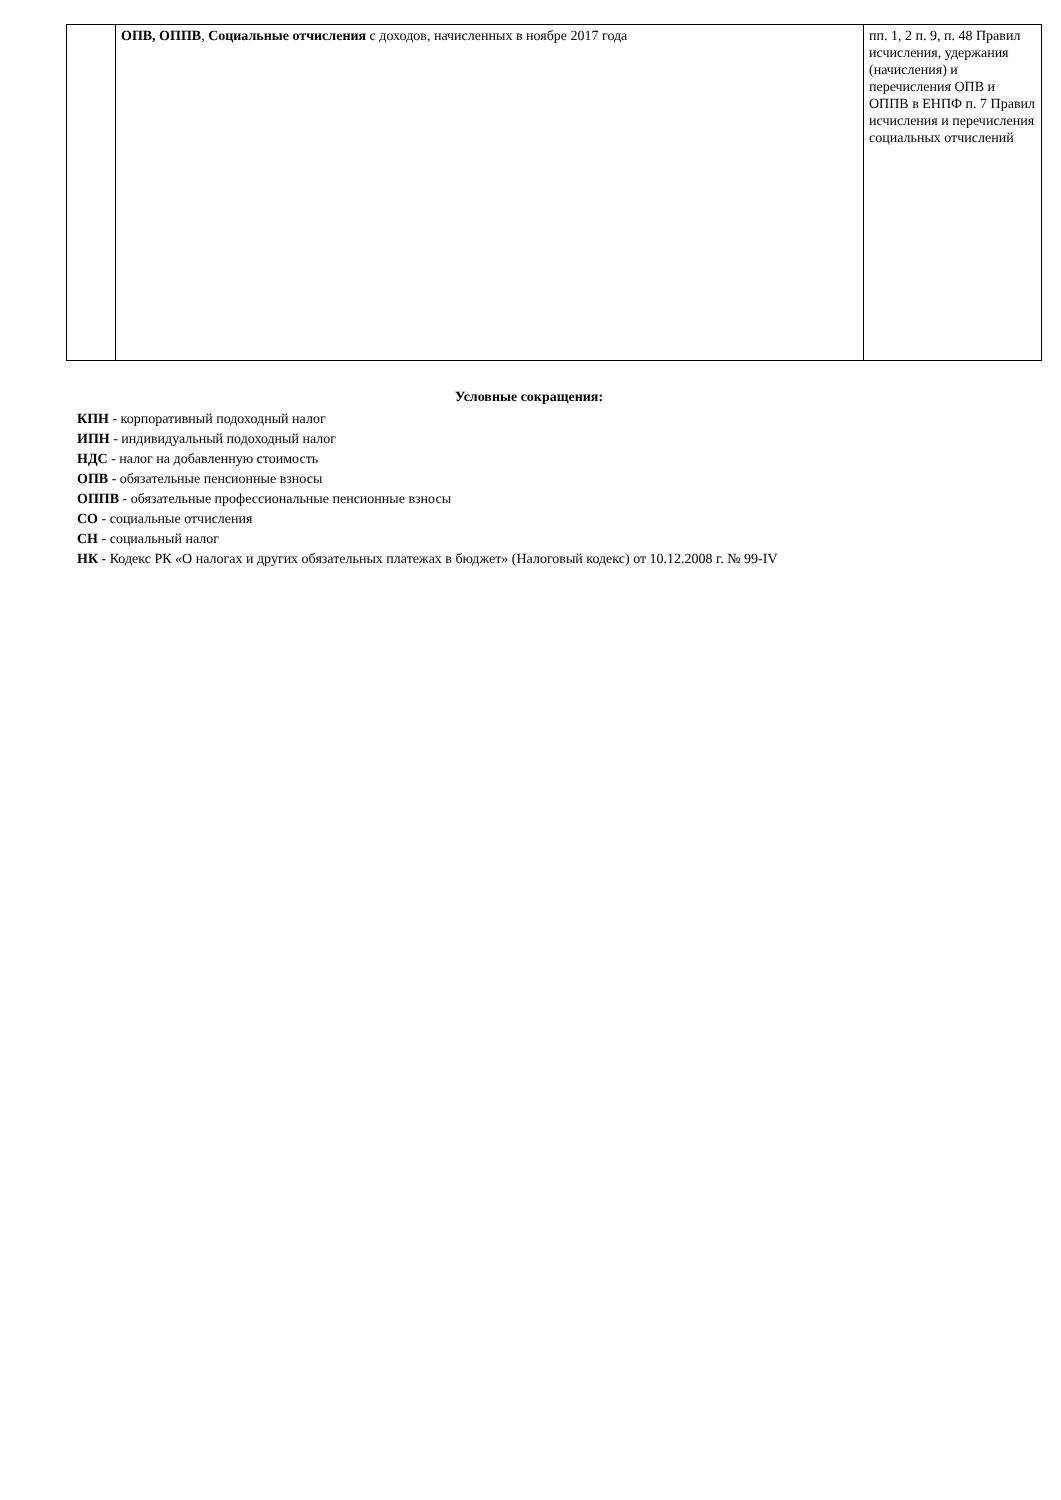| | ОПВ, ОППВ , Социальные отчисления с доходов, начисленных в ноябре 2017 года | пп. 1, 2 п. 9, п. 48 Правил исчисления, удержания (начисления) и перечисления ОПВ и ОППВ в ЕНПФ п. 7 Правил исчисления и перечисления социальных отчислений |
Условные сокращения:
КПН - корпоративный подоходный налог
ИПН - индивидуальный подоходный налог
НДС - налог на добавленную стоимость
ОПВ - обязательные пенсионные взносы
ОППВ - обязательные профессиональные пенсионные взносы
СО - социальные отчисления
СН - социальный налог
НК - Кодекс РК «О налогах и других обязательных платежах в бюджет» (Налоговый кодекс) от 10.12.2008 г. № 99-IV